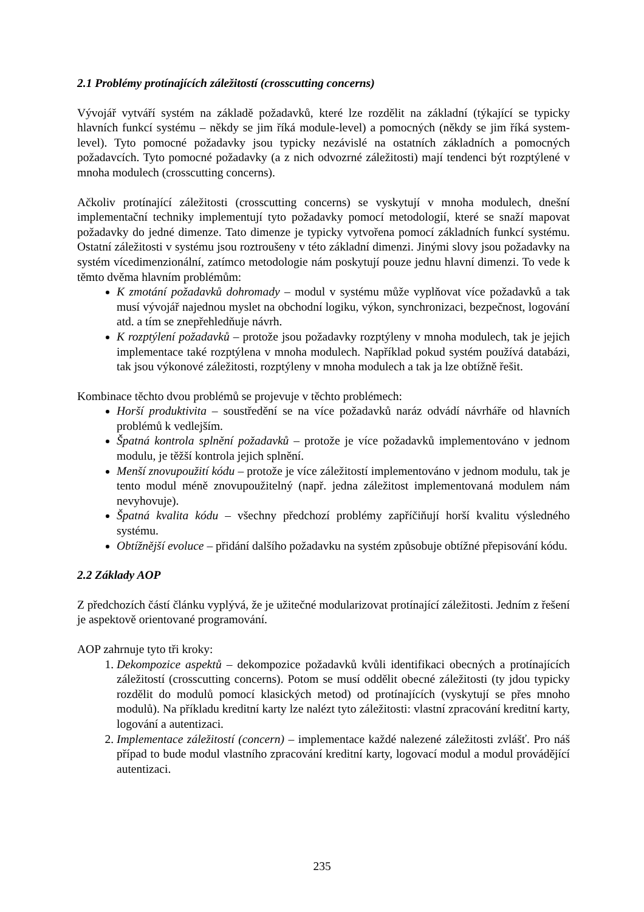2.1 Problémy protínajících záležitostí (crosscutting concerns)
Vývojář vytváří systém na základě požadavků, které lze rozdělit na základní (týkající se typicky hlavních funkcí systému – někdy se jim říká module-level) a pomocných (někdy se jim říká system-level). Tyto pomocné požadavky jsou typicky nezávislé na ostatních základních a pomocných požadavcích. Tyto pomocné požadavky (a z nich odvozrné záležitosti) mají tendenci být rozptýlené v mnoha modulech (crosscutting concerns).
Ačkoliv protínající záležitosti (crosscutting concerns) se vyskytují v mnoha modulech, dnešní implementační techniky implementují tyto požadavky pomocí metodologií, které se snaží mapovat požadavky do jedné dimenze. Tato dimenze je typicky vytvořena pomocí základních funkcí systému. Ostatní záležitosti v systému jsou roztroušeny v této základní dimenzi. Jinými slovy jsou požadavky na systém vícedimenzionální, zatímco metodologie nám poskytují pouze jednu hlavní dimenzi. To vede k těmto dvěma hlavním problémům:
K zmotání požadavků dohromady – modul v systému může vyplňovat více požadavků a tak musí vývojář najednou myslet na obchodní logiku, výkon, synchronizaci, bezpečnost, logování atd. a tím se znepřehledňuje návrh.
K rozptýlení požadavků – protože jsou požadavky rozptýleny v mnoha modulech, tak je jejich implementace také rozptýlena v mnoha modulech. Například pokud systém používá databázi, tak jsou výkonové záležitosti, rozptýleny v mnoha modulech a tak ja lze obtížně řešit.
Kombinace těchto dvou problémů se projevuje v těchto problémech:
Horší produktivita – soustředění se na více požadavků naráz odvádí návrháře od hlavních problémů k vedlejším.
Špatná kontrola splnění požadavků – protože je více požadavků implementováno v jednom modulu, je těžší kontrola jejich splnění.
Menší znovupoužití kódu – protože je více záležitostí implementováno v jednom modulu, tak je tento modul méně znovupoužitelný (např. jedna záležitost implementovaná modulem nám nevyhovuje).
Špatná kvalita kódu – všechny předchozí problémy zapříčiňují horší kvalitu výsledného systému.
Obtížnější evoluce – přidání dalšího požadavku na systém způsobuje obtížné přepisování kódu.
2.2 Základy AOP
Z předchozích částí článku vyplývá, že je užitečné modularizovat protínající záležitosti. Jedním z řešení je aspektově orientované programování.
AOP zahrnuje tyto tři kroky:
1. Dekompozice aspektů – dekompozice požadavků kvůli identifikaci obecných a protínajících záležitostí (crosscutting concerns). Potom se musí oddělit obecné záležitosti (ty jdou typicky rozdělit do modulů pomocí klasických metod) od protínajících (vyskytují se přes mnoho modulů). Na příkladu kreditní karty lze nalézt tyto záležitosti: vlastní zpracování kreditní karty, logování a autentizaci.
2. Implementace záležitostí (concern) – implementace každé nalezené záležitosti zvlášť. Pro náš případ to bude modul vlastního zpracování kreditní karty, logovací modul a modul provádějící autentizaci.
235